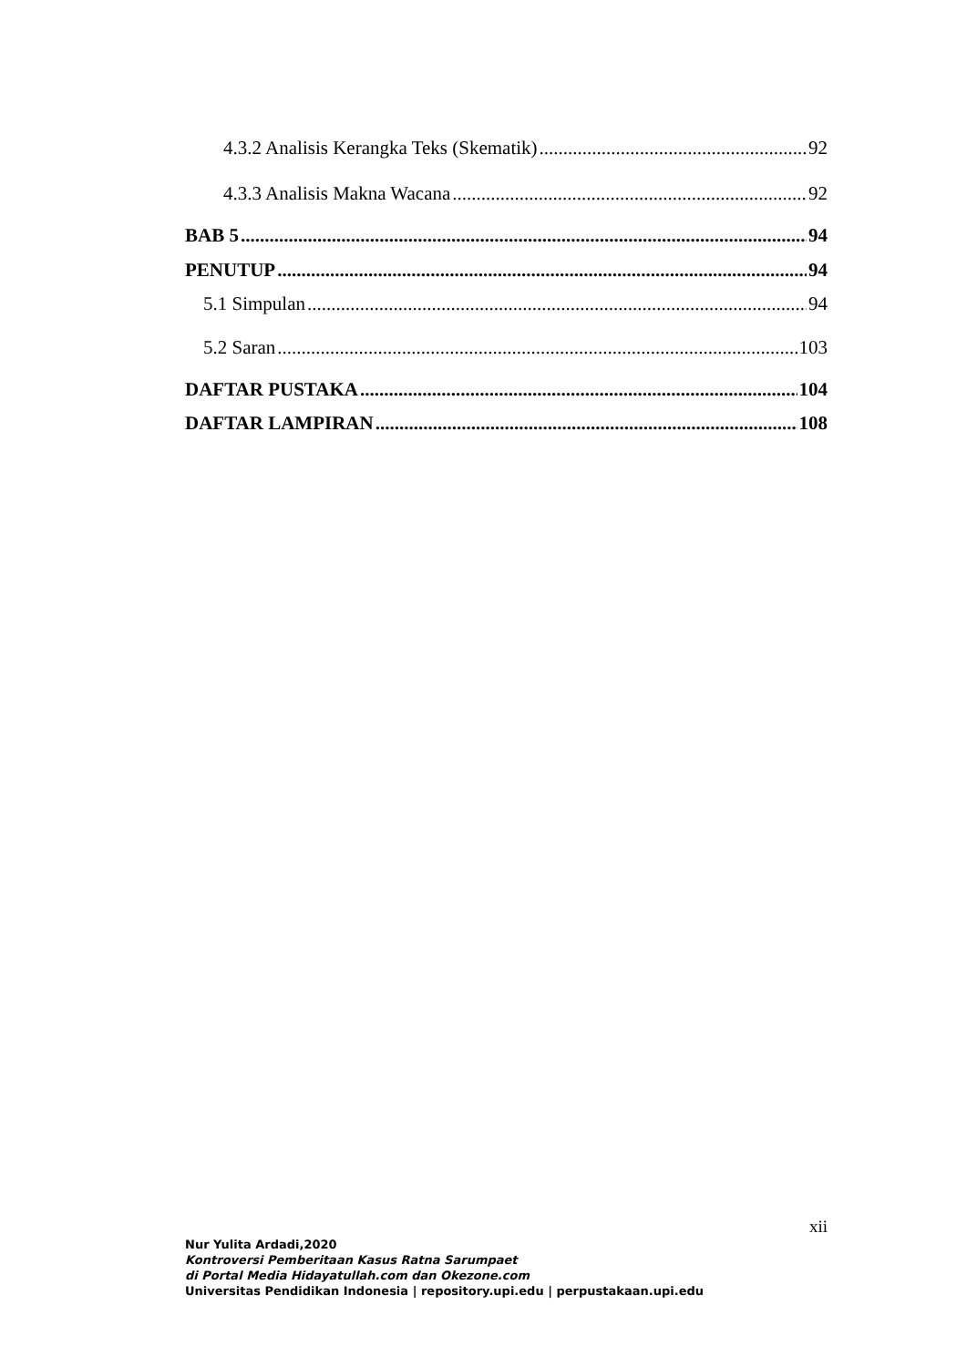4.3.2 Analisis Kerangka Teks (Skematik) 92
4.3.3 Analisis Makna Wacana 92
BAB 5 94
PENUTUP 94
5.1 Simpulan 94
5.2 Saran 103
DAFTAR PUSTAKA 104
DAFTAR LAMPIRAN 108
xii
Nur Yulita Ardadi,2020
Kontroversi Pemberitaan Kasus Ratna Sarumpaet
di Portal Media Hidayatullah.com dan Okezone.com
Universitas Pendidikan Indonesia | repository.upi.edu | perpustakaan.upi.edu